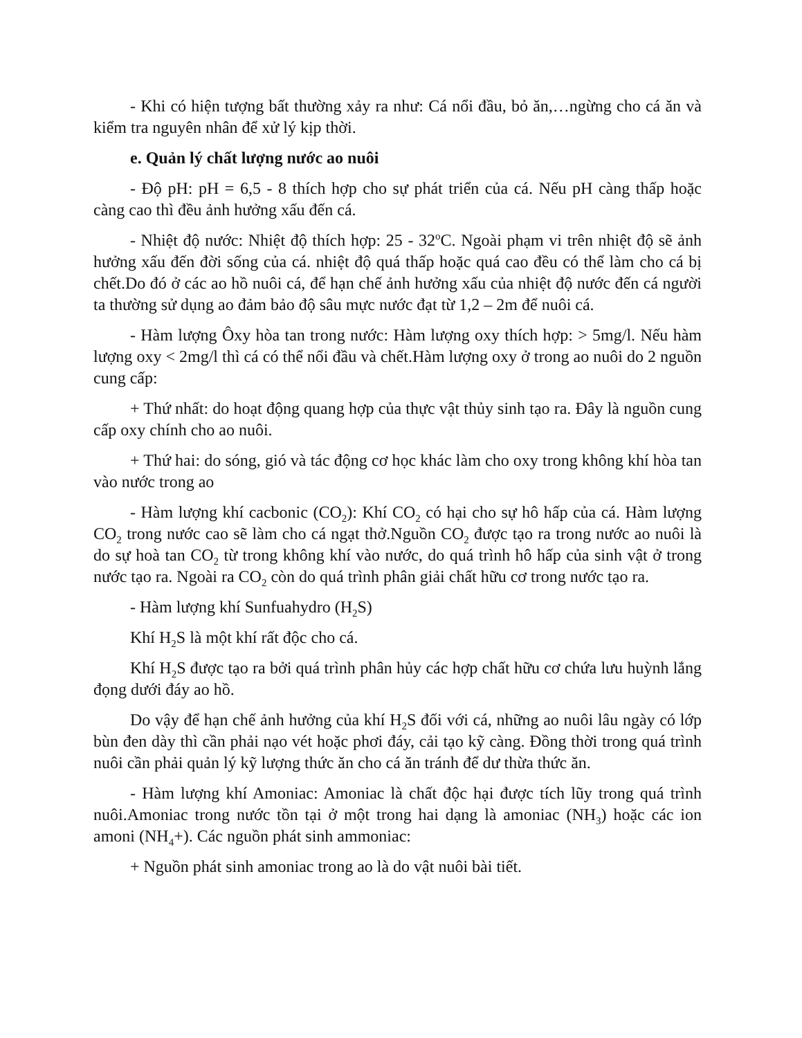- Khi có hiện tượng bất thường xảy ra như: Cá nổi đầu, bỏ ăn,…ngừng cho cá ăn và kiểm tra nguyên nhân để xử lý kịp thời.
e. Quản lý chất lượng nước ao nuôi
- Độ pH: pH = 6,5 - 8 thích hợp cho sự phát triển của cá. Nếu pH càng thấp hoặc càng cao thì đều ảnh hưởng xấu đến cá.
- Nhiệt độ nước: Nhiệt độ thích hợp: 25 - 32<sup>o</sup>C. Ngoài phạm vi trên nhiệt độ sẽ ảnh hưởng xấu đến đời sống của cá. nhiệt độ quá thấp hoặc quá cao đều có thể làm cho cá bị chết.Do đó ở các ao hồ nuôi cá, để hạn chế ảnh hưởng xấu của nhiệt độ nước đến cá người ta thường sử dụng ao đảm bảo độ sâu mực nước đạt từ 1,2 – 2m để nuôi cá.
- Hàm lượng Ôxy hòa tan trong nước: Hàm lượng oxy thích hợp: > 5mg/l. Nếu hàm lượng oxy < 2mg/l thì cá có thể nổi đầu và chết.Hàm lượng oxy ở trong ao nuôi do 2 nguồn cung cấp:
+ Thứ nhất: do hoạt động quang hợp của thực vật thủy sinh tạo ra. Đây là nguồn cung cấp oxy chính cho ao nuôi.
+ Thứ hai: do sóng, gió và tác động cơ học khác làm cho oxy trong không khí hòa tan vào nước trong ao
- Hàm lượng khí cacbonic (CO<sub>2</sub>): Khí CO<sub>2</sub> có hại cho sự hô hấp của cá. Hàm lượng CO<sub>2</sub> trong nước cao sẽ làm cho cá ngạt thở.Nguồn CO<sub>2</sub> được tạo ra trong nước ao nuôi là do sự hoà tan CO<sub>2</sub> từ trong không khí vào nước, do quá trình hô hấp của sinh vật ở trong nước tạo ra. Ngoài ra CO<sub>2</sub> còn do quá trình phân giải chất hữu cơ trong nước tạo ra.
- Hàm lượng khí Sunfuahydro (H<sub>2</sub>S)
Khí H<sub>2</sub>S là một khí rất độc cho cá.
Khí H<sub>2</sub>S được tạo ra bởi quá trình phân hủy các hợp chất hữu cơ chứa lưu huỳnh lắng đọng dưới đáy ao hồ.
Do vậy để hạn chế ảnh hưởng của khí H<sub>2</sub>S đối với cá, những ao nuôi lâu ngày có lớp bùn đen dày thì cần phải nạo vét hoặc phơi đáy, cải tạo kỹ càng. Đồng thời trong quá trình nuôi cần phải quản lý kỹ lượng thức ăn cho cá ăn tránh để dư thừa thức ăn.
- Hàm lượng khí Amoniac: Amoniac là chất độc hại được tích lũy trong quá trình nuôi.Amoniac trong nước tồn tại ở một trong hai dạng là amoniac (NH<sub>3</sub>) hoặc các ion amoni (NH<sub>4</sub>+). Các nguồn phát sinh ammoniac:
+ Nguồn phát sinh amoniac trong ao là do vật nuôi bài tiết.